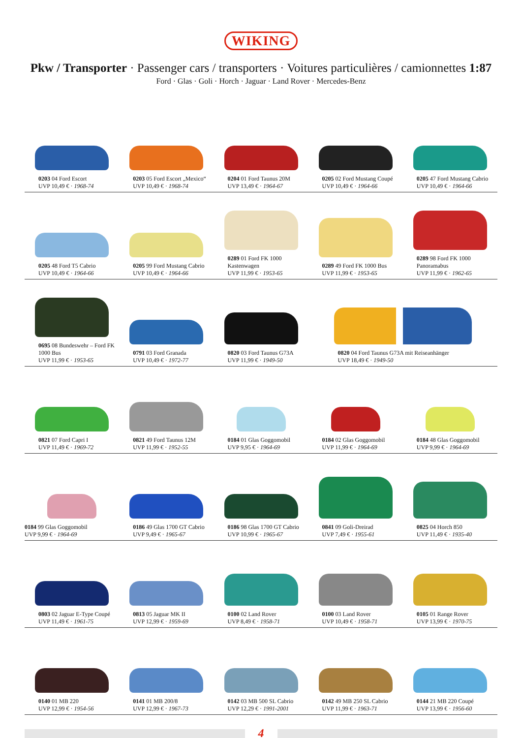WIKING
Pkw / Transporter · Passenger cars / transporters · Voitures particulières / camionnettes 1:87
Ford · Glas · Goli · Horch · Jaguar · Land Rover · Mercedes-Benz
0203 04 Ford Escort
UVP 10,49 € · 1968-74
0203 05 Ford Escort „Mexico“
UVP 10,49 € · 1968-74
0204 01 Ford Taunus 20M
UVP 13,49 € · 1964-67
0205 02 Ford Mustang Coupé
UVP 10,49 € · 1964-66
0205 47 Ford Mustang Cabrio
UVP 10,49 € · 1964-66
0205 48 Ford T5 Cabrio
UVP 10,49 € · 1964-66
0205 99 Ford Mustang Cabrio
UVP 10,49 € · 1964-66
0289 01 Ford FK 1000 Kastenwagen
UVP 11,99 € · 1953-65
0289 49 Ford FK 1000 Bus
UVP 11,99 € · 1953-65
0289 98 Ford FK 1000 Panoramabus
UVP 11,99 € · 1962-65
0695 08 Bundeswehr – Ford FK 1000 Bus
UVP 11,99 € · 1953-65
0791 03 Ford Granada
UVP 10,49 € · 1972-77
0820 03 Ford Taunus G73A
UVP 11,99 € · 1949-50
0820 04 Ford Taunus G73A mit Reiseanhänger
UVP 18,49 € · 1949-50
0821 07 Ford Capri I
UVP 11,49 € · 1969-72
0821 49 Ford Taunus 12M
UVP 11,99 € · 1952-55
0184 01 Glas Goggomobil
UVP 9,95 € · 1964-69
0184 02 Glas Goggomobil
UVP 11,99 € · 1964-69
0184 48 Glas Goggomobil
UVP 9,99 € · 1964-69
0184 99 Glas Goggomobil
UVP 9,99 € · 1964-69
0186 49 Glas 1700 GT Cabrio
UVP 9,49 € · 1965-67
0186 98 Glas 1700 GT Cabrio
UVP 10,99 € · 1965-67
0841 09 Goli-Dreirad
UVP 7,49 € · 1955-61
0825 04 Horch 850
UVP 11,49 € · 1935-40
0803 02 Jaguar E-Type Coupé
UVP 11,49 € · 1961-75
0813 05 Jaguar MK II
UVP 12,99 € · 1959-69
0100 02 Land Rover
UVP 8,49 € · 1958-71
0100 03 Land Rover
UVP 10,49 € · 1958-71
0105 01 Range Rover
UVP 13,99 € · 1970-75
0140 01 MB 220
UVP 12,99 € · 1954-56
0141 01 MB 200/8
UVP 12,99 € · 1967-73
0142 03 MB 500 SL Cabrio
UVP 12,29 € · 1991-2001
0142 49 MB 250 SL Cabrio
UVP 11,99 € · 1963-71
0144 21 MB 220 Coupé
UVP 13,99 € · 1956-60
4